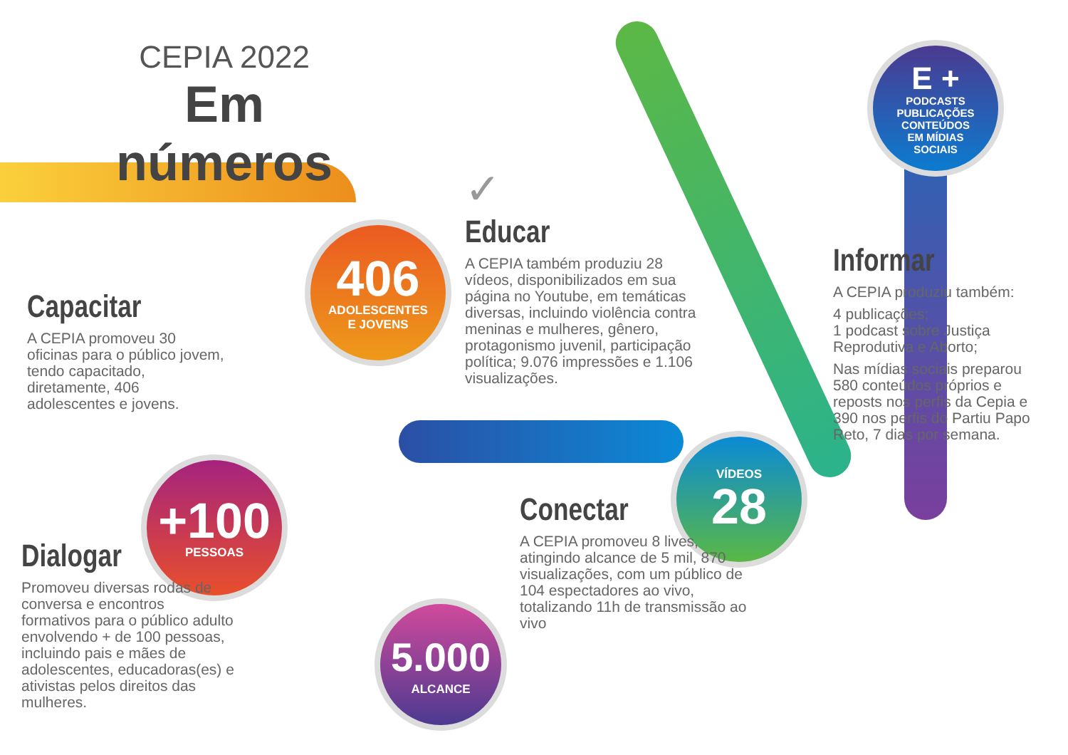CEPIA 2022
Em números
406
ADOLESCENTES
E JOVENS
+100
PESSOAS
5.000
ALCANCE
VÍDEOS
28
E +
PODCASTS
PUBLICAÇÕES
CONTEÚDOS
EM MÍDIAS
SOCIAIS
Capacitar
A CEPIA promoveu 30 oficinas para o público jovem, tendo capacitado, diretamente, 406 adolescentes e jovens.
Dialogar
Promoveu diversas rodas de conversa e encontros formativos para o público adulto envolvendo + de 100 pessoas, incluindo pais e mães de adolescentes, educadoras(es) e ativistas pelos direitos das mulheres.
✓
Educar
A CEPIA também produziu 28 vídeos, disponibilizados em sua página no Youtube, em temáticas diversas, incluindo violência contra meninas e mulheres, gênero, protagonismo juvenil, participação política; 9.076 impressões e 1.106 visualizações.
Conectar
A CEPIA promoveu 8 lives, atingindo alcance de 5 mil, 870 visualizações, com um público de 104 espectadores ao vivo, totalizando 11h de transmissão ao vivo
Informar
A CEPIA produziu também:
4 publicações;
1 podcast sobre Justiça Reprodutiva e Aborto;
Nas mídias sociais preparou 580 conteúdos próprios e reposts nos perfis da Cepia e 390 nos perfis do Partiu Papo Reto, 7 dias por semana.